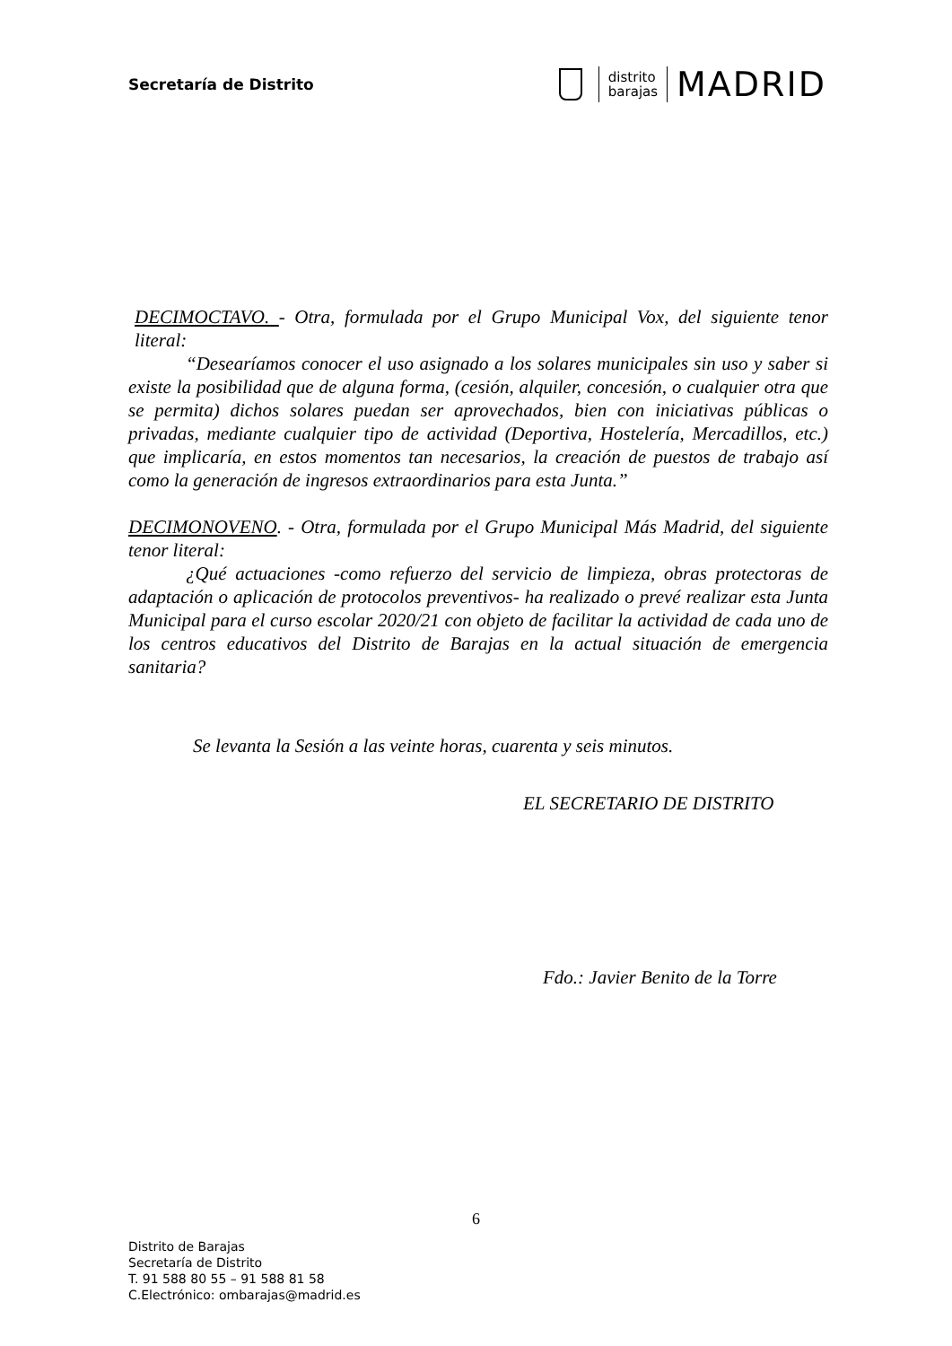Secretaría de Distrito
distrito
barajas
MADRID
DECIMOCTAVO. - Otra, formulada por el Grupo Municipal Vox, del siguiente tenor literal:
“Desearíamos conocer el uso asignado a los solares municipales sin uso y saber si existe la posibilidad que de alguna forma, (cesión, alquiler, concesión, o cualquier otra que se permita) dichos solares puedan ser aprovechados, bien con iniciativas públicas o privadas, mediante cualquier tipo de actividad (Deportiva, Hostelería, Mercadillos, etc.) que implicaría, en estos momentos tan necesarios, la creación de puestos de trabajo así como la generación de ingresos extraordinarios para esta Junta.”
DECIMONOVENO. - Otra, formulada por el Grupo Municipal Más Madrid, del siguiente tenor literal:
¿Qué actuaciones -como refuerzo del servicio de limpieza, obras protectoras de adaptación o aplicación de protocolos preventivos- ha realizado o prevé realizar esta Junta Municipal para el curso escolar 2020/21 con objeto de facilitar la actividad de cada uno de los centros educativos del Distrito de Barajas en la actual situación de emergencia sanitaria?
Se levanta la Sesión a las veinte horas, cuarenta y seis minutos.
EL SECRETARIO DE DISTRITO
Fdo.: Javier Benito de la Torre
6
Distrito de Barajas
Secretaría de Distrito
T. 91 588 80 55 – 91 588 81 58
C.Electrónico: ombarajas@madrid.es